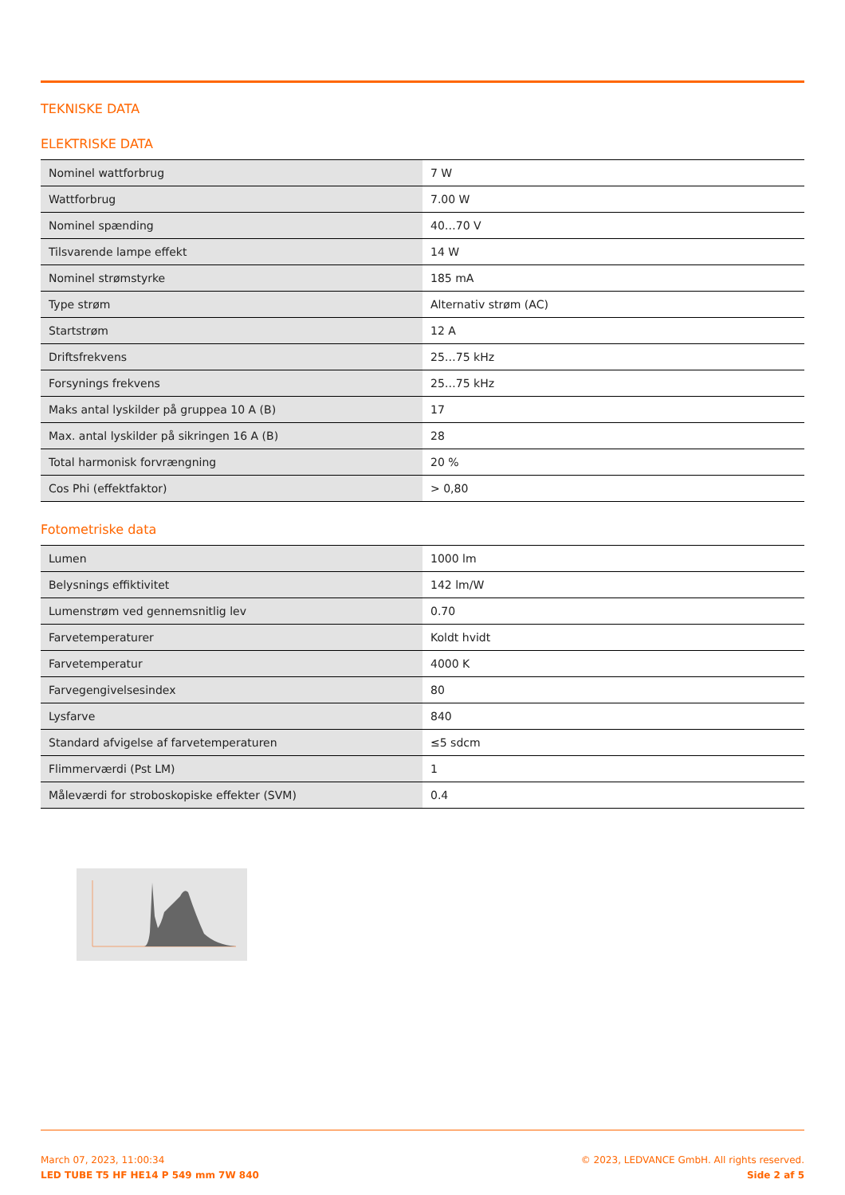TEKNISKE DATA
ELEKTRISKE DATA
| Nominel wattforbrug | 7 W |
| Wattforbrug | 7.00 W |
| Nominel spænding | 40…70 V |
| Tilsvarende lampe effekt | 14 W |
| Nominel strømstyrke | 185 mA |
| Type strøm | Alternativ strøm (AC) |
| Startstrøm | 12 A |
| Driftsfrekvens | 25…75 kHz |
| Forsynings frekvens | 25…75 kHz |
| Maks antal lyskilder på gruppea 10 A (B) | 17 |
| Max. antal lyskilder på sikringen 16 A (B) | 28 |
| Total harmonisk forvrængning | 20 % |
| Cos Phi (effektfaktor) | > 0,80 |
Fotometriske data
| Lumen | 1000 lm |
| Belysnings effiktivitet | 142 lm/W |
| Lumenstrøm ved gennemsnitlig lev | 0.70 |
| Farvetemperaturer | Koldt hvidt |
| Farvetemperatur | 4000 K |
| Farvegengivelsesindex | 80 |
| Lysfarve | 840 |
| Standard afvigelse af farvetemperaturen | ≤5 sdcm |
| Flimmerværdi (Pst LM) | 1 |
| Måleværdi for stroboskopiske effekter (SVM) | 0.4 |
March 07, 2023, 11:00:34
LED TUBE T5 HF HE14 P 549 mm 7W 840
© 2023, LEDVANCE GmbH. All rights reserved.
Side 2 af 5